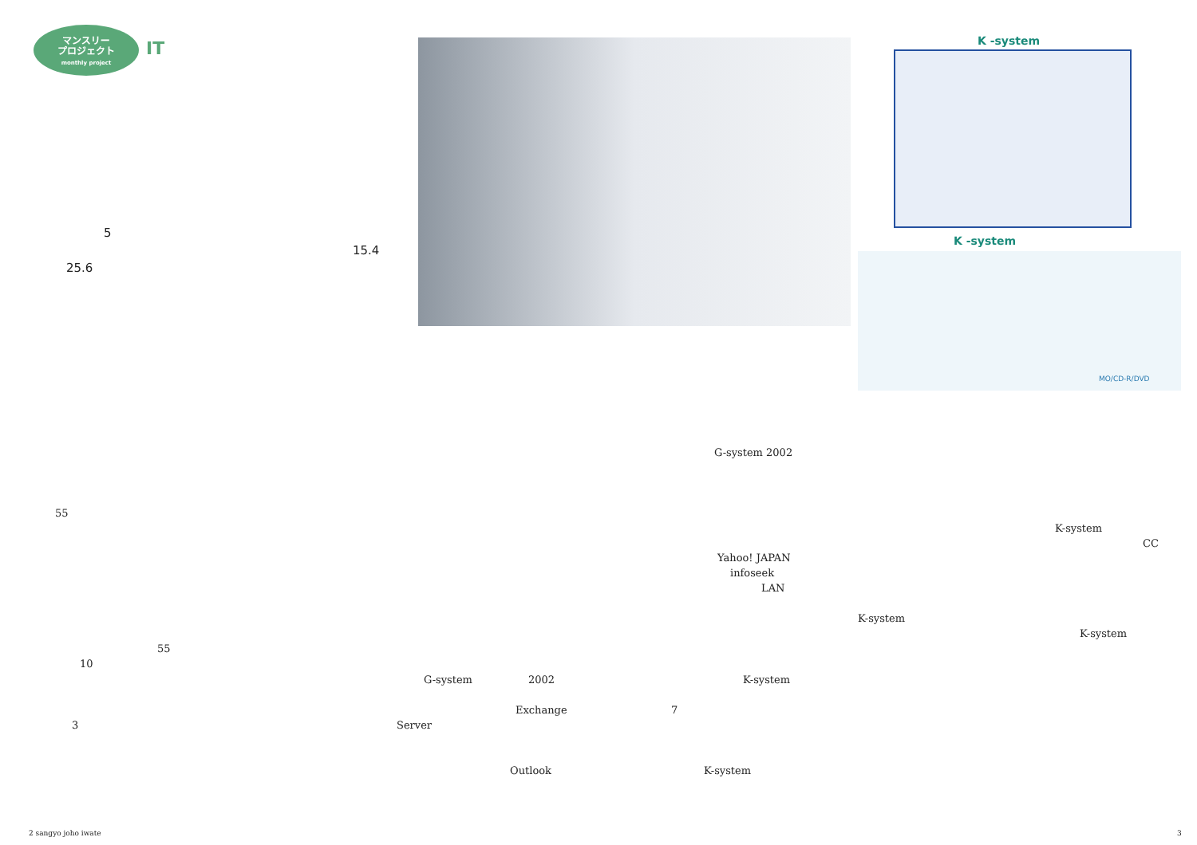マンスリー
プロジェクト
monthly project
IT K -system
K -system
MO/CD-R/DVD
5
15.4
25.6
G-system 2002
55
K-system
CC
Yahoo! JAPAN
infoseek
LAN
K-system
K-system
55
10
G-system 2002 K-system
Exchange 7
3 Server
Outlook K-system
2 sangyo joho iwate 3